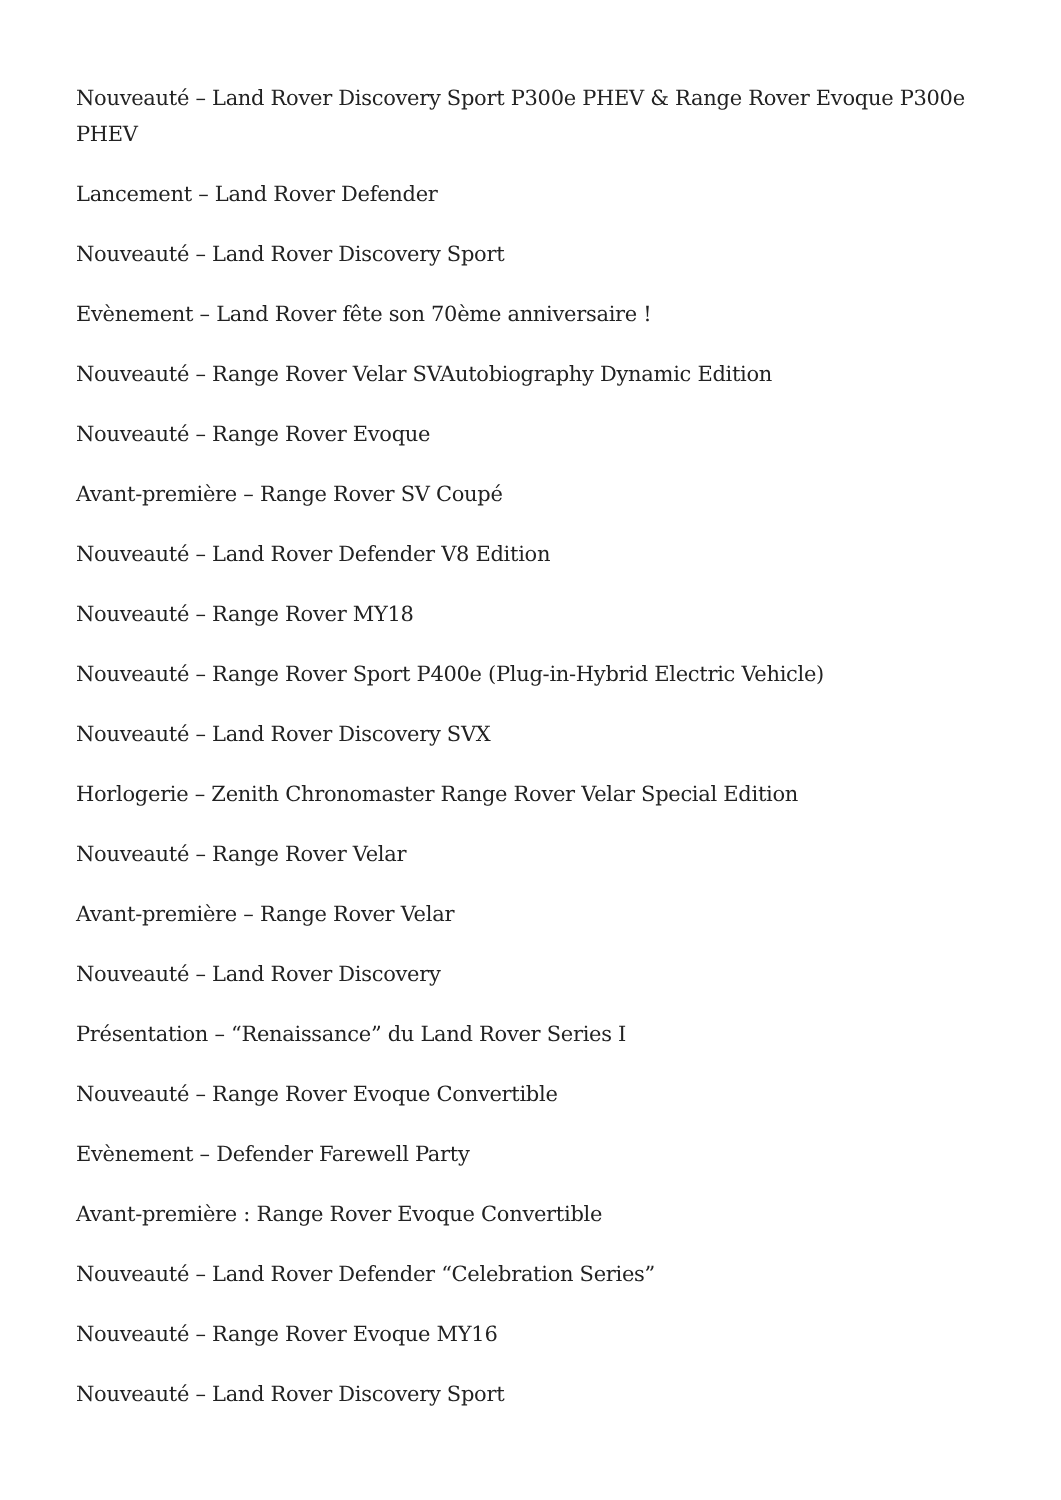Nouveauté – Land Rover Discovery Sport P300e PHEV & Range Rover Evoque P300e PHEV
Lancement – Land Rover Defender
Nouveauté – Land Rover Discovery Sport
Evènement – Land Rover fête son 70ème anniversaire !
Nouveauté – Range Rover Velar SVAutobiography Dynamic Edition
Nouveauté – Range Rover Evoque
Avant-première – Range Rover SV Coupé
Nouveauté – Land Rover Defender V8 Edition
Nouveauté – Range Rover MY18
Nouveauté – Range Rover Sport P400e (Plug-in-Hybrid Electric Vehicle)
Nouveauté – Land Rover Discovery SVX
Horlogerie – Zenith Chronomaster Range Rover Velar Special Edition
Nouveauté – Range Rover Velar
Avant-première – Range Rover Velar
Nouveauté – Land Rover Discovery
Présentation – “Renaissance” du Land Rover Series I
Nouveauté – Range Rover Evoque Convertible
Evènement – Defender Farewell Party
Avant-première : Range Rover Evoque Convertible
Nouveauté – Land Rover Defender “Celebration Series”
Nouveauté – Range Rover Evoque MY16
Nouveauté – Land Rover Discovery Sport